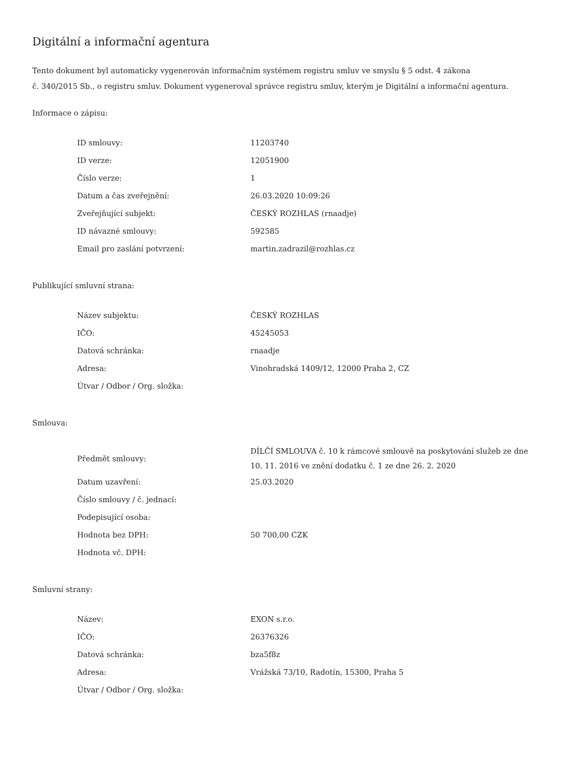Digitální a informační agentura
Tento dokument byl automaticky vygenerován informačním systémem registru smluv ve smyslu § 5 odst. 4 zákona
č. 340/2015 Sb., o registru smluv. Dokument vygeneroval správce registru smluv, kterým je Digitální a informační agentura.
Informace o zápisu:
| ID smlouvy: | 11203740 |
| ID verze: | 12051900 |
| Číslo verze: | 1 |
| Datum a čas zveřejnění: | 26.03.2020 10:09:26 |
| Zveřejňující subjekt: | ČESKÝ ROZHLAS (rnaadje) |
| ID návazné smlouvy: | 592585 |
| Email pro zaslání potvrzení: | martin.zadrazil@rozhlas.cz |
Publikující smluvní strana:
| Název subjektu: | ČESKÝ ROZHLAS |
| IČO: | 45245053 |
| Datová schránka: | rnaadje |
| Adresa: | Vinohradská 1409/12, 12000 Praha 2, CZ |
| Útvar / Odbor / Org. složka: | |
Smlouva:
| Předmět smlouvy: | DÍLČÍ SMLOUVA č. 10 k rámcové smlouvě na poskytování služeb ze dne 10. 11. 2016 ve znění dodatku č. 1 ze dne 26. 2. 2020 |
| Datum uzavření: | 25.03.2020 |
| Číslo smlouvy / č. jednací: | |
| Podepisující osoba: | |
| Hodnota bez DPH: | 50 700,00 CZK |
| Hodnota vč. DPH: | |
Smluvní strany:
| Název: | EXON s.r.o. |
| IČO: | 26376326 |
| Datová schránka: | bza5f8z |
| Adresa: | Vrážská 73/10, Radotín, 15300, Praha 5 |
| Útvar / Odbor / Org. složka: | |